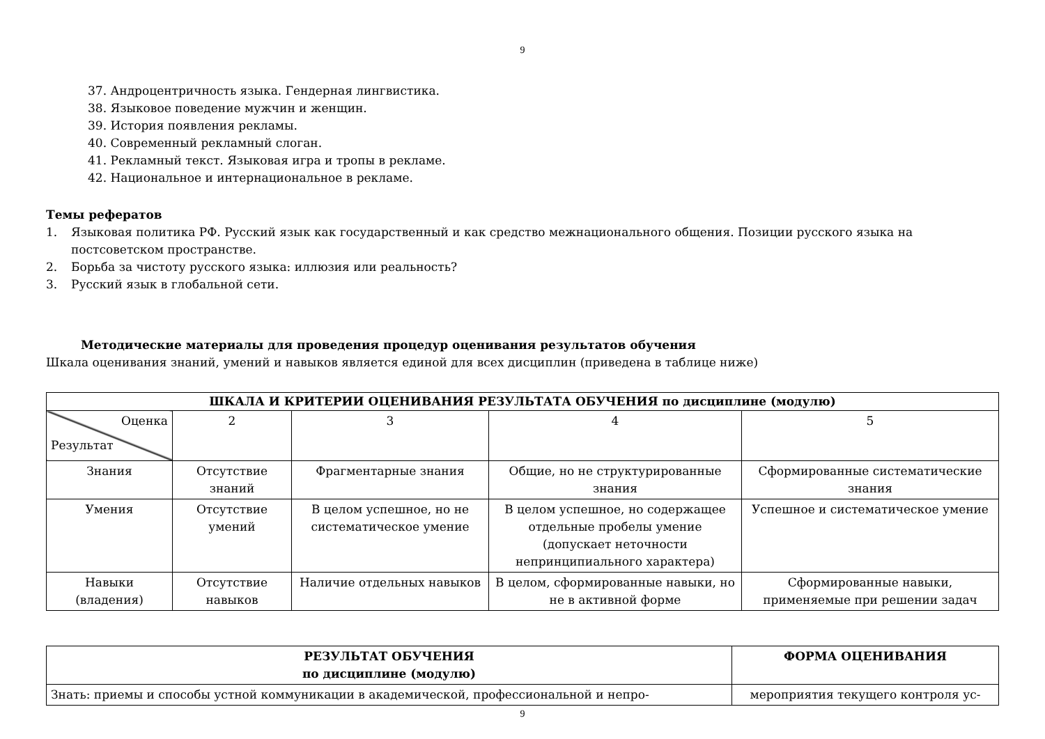9
37. Андроцентричность языка. Гендерная лингвистика.
38. Языковое поведение мужчин и женщин.
39. История появления рекламы.
40. Современный рекламный слоган.
41. Рекламный текст. Языковая игра и тропы в рекламе.
42. Национальное и интернациональное в рекламе.
Темы рефератов
1. Языковая политика РФ. Русский язык как государственный и как средство межнационального общения. Позиции русского языка на постсоветском пространстве.
2. Борьба за чистоту русского языка: иллюзия или реальность?
3. Русский язык в глобальной сети.
Методические материалы для проведения процедур оценивания результатов обучения
Шкала оценивания знаний, умений и навыков является единой для всех дисциплин (приведена в таблице ниже)
| ШКАЛА И КРИТЕРИИ ОЦЕНИВАНИЯ РЕЗУЛЬТАТА ОБУЧЕНИЯ по дисциплине (модулю) | | | | |
| --- | --- | --- | --- | --- |
| Оценка Результат | 2 | 3 | 4 | 5 |
| Знания | Отсутствие знаний | Фрагментарные знания | Общие, но не структурированные знания | Сформированные систематические знания |
| Умения | Отсутствие умений | В целом успешное, но не систематическое умение | В целом успешное, но содержащее отдельные пробелы умение (допускает неточности непринципиального характера) | Успешное и систематическое умение |
| Навыки (владения) | Отсутствие навыков | Наличие отдельных навыков | В целом, сформированные навыки, но не в активной форме | Сформированные навыки, применяемые при решении задач |
| РЕЗУЛЬТАТ ОБУЧЕНИЯ по дисциплине (модулю) | ФОРМА ОЦЕНИВАНИЯ |
| --- | --- |
| Знать: приемы и способы устной коммуникации в академической, профессиональной и непро- | мероприятия текущего контроля ус- |
9